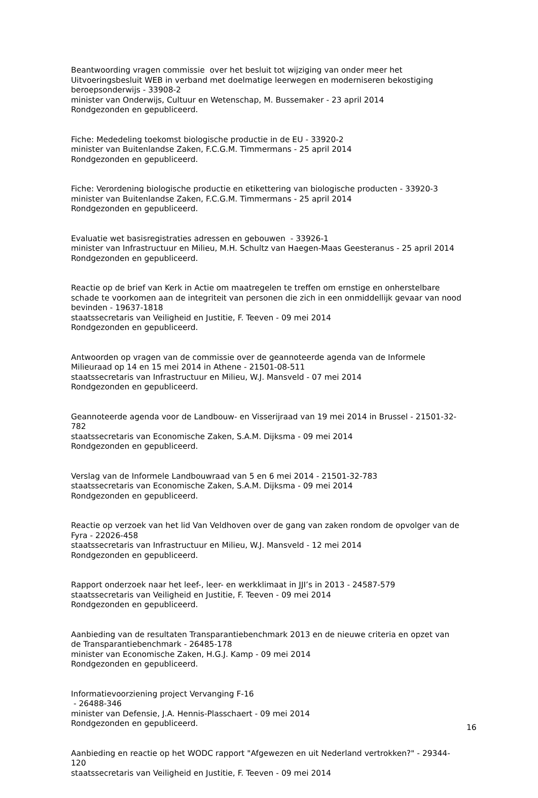Beantwoording vragen commissie over het besluit tot wijziging van onder meer het Uitvoeringsbesluit WEB in verband met doelmatige leerwegen en moderniseren bekostiging beroepsonderwijs - 33908-2
minister van Onderwijs, Cultuur en Wetenschap, M. Bussemaker - 23 april 2014
Rondgezonden en gepubliceerd.
Fiche: Mededeling toekomst biologische productie in de EU - 33920-2
minister van Buitenlandse Zaken, F.C.G.M. Timmermans - 25 april 2014
Rondgezonden en gepubliceerd.
Fiche: Verordening biologische productie en etikettering van biologische producten - 33920-3
minister van Buitenlandse Zaken, F.C.G.M. Timmermans - 25 april 2014
Rondgezonden en gepubliceerd.
Evaluatie wet basisregistraties adressen en gebouwen - 33926-1
minister van Infrastructuur en Milieu, M.H. Schultz van Haegen-Maas Geesteranus - 25 april 2014
Rondgezonden en gepubliceerd.
Reactie op de brief van Kerk in Actie om maatregelen te treffen om ernstige en onherstelbare schade te voorkomen aan de integriteit van personen die zich in een onmiddellijk gevaar van nood bevinden - 19637-1818
staatssecretaris van Veiligheid en Justitie, F. Teeven - 09 mei 2014
Rondgezonden en gepubliceerd.
Antwoorden op vragen van de commissie over de geannoteerde agenda van de Informele Milieuraad op 14 en 15 mei 2014 in Athene - 21501-08-511
staatssecretaris van Infrastructuur en Milieu, W.J. Mansveld - 07 mei 2014
Rondgezonden en gepubliceerd.
Geannoteerde agenda voor de Landbouw- en Visserijraad van 19 mei 2014 in Brussel - 21501-32-782
staatssecretaris van Economische Zaken, S.A.M. Dijksma - 09 mei 2014
Rondgezonden en gepubliceerd.
Verslag van de Informele Landbouwraad van 5 en 6 mei 2014 - 21501-32-783
staatssecretaris van Economische Zaken, S.A.M. Dijksma - 09 mei 2014
Rondgezonden en gepubliceerd.
Reactie op verzoek van het lid Van Veldhoven over de gang van zaken rondom de opvolger van de Fyra - 22026-458
staatssecretaris van Infrastructuur en Milieu, W.J. Mansveld - 12 mei 2014
Rondgezonden en gepubliceerd.
Rapport onderzoek naar het leef-, leer- en werkklimaat in JJI’s in 2013 - 24587-579
staatssecretaris van Veiligheid en Justitie, F. Teeven - 09 mei 2014
Rondgezonden en gepubliceerd.
Aanbieding van de resultaten Transparantiebenchmark 2013 en de nieuwe criteria en opzet van de Transparantiebenchmark - 26485-178
minister van Economische Zaken, H.G.J. Kamp - 09 mei 2014
Rondgezonden en gepubliceerd.
Informatievoorziening project Vervanging F-16
- 26488-346
minister van Defensie, J.A. Hennis-Plasschaert - 09 mei 2014
Rondgezonden en gepubliceerd.
Aanbieding en reactie op het WODC rapport "Afgewezen en uit Nederland vertrokken?" - 29344-120
staatssecretaris van Veiligheid en Justitie, F. Teeven - 09 mei 2014
16